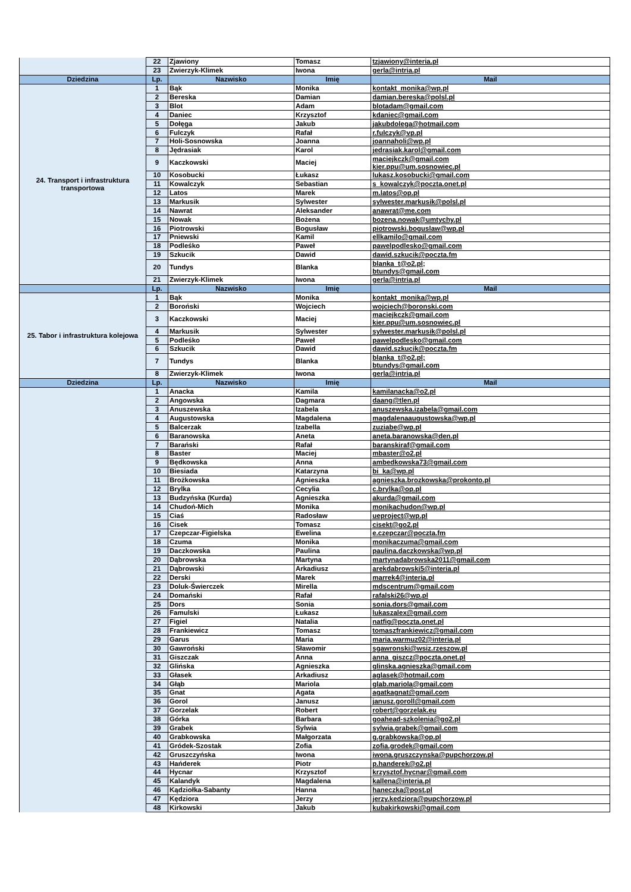| | 22 | Zjawiony | Tomasz | tzjawiony@interia.pl |
| | 23 | Zwierzyk-Klimek | Iwona | gerla@intria.pl |
| Dziedzina | Lp. | Nazwisko | Imię | Mail |
| 24. Transport i infrastruktura transportowa | 1 | Bąk | Monika | kontakt_monika@wp.pl |
| | 2 | Bereska | Damian | damian.bereska@polsl.pl |
| | 3 | Blot | Adam | blotadam@gmail.com |
| | 4 | Daniec | Krzysztof | kdaniec@gmail.com |
| | 5 | Dołęga | Jakub | jakubdolega@hotmail.com |
| | 6 | Fulczyk | Rafał | r.fulczyk@vp.pl |
| | 7 | Holi-Sosnowska | Joanna | joannaholi@wp.pl |
| | 8 | Jędrasiak | Karol | jedrasiak.karol@gmail.com |
| | 9 | Kaczkowski | Maciej | maciejkczk@gmail.com kier.ppu@um.sosnowiec.pl |
| | 10 | Kosobucki | Łukasz | lukasz.kosobucki@gmail.com |
| | 11 | Kowalczyk | Sebastian | s_kowalczyk@poczta.onet.pl |
| | 12 | Latos | Marek | m.latos@op.pl |
| | 13 | Markusik | Sylwester | sylwester.markusik@polsl.pl |
| | 14 | Nawrat | Aleksander | anawrat@me.com |
| | 15 | Nowak | Bożena | bozena.nowak@umtychy.pl |
| | 16 | Piotrowski | Bogusław | piotrowski.boguslaw@wp.pl |
| | 17 | Pniewski | Kamil | ellkamilo@gmail.com |
| | 18 | Podleśko | Paweł | pawelpodlesko@gmail.com |
| | 19 | Szkucik | Dawid | dawid.szkucik@poczta.fm |
| | 20 | Tundys | Blanka | blanka_t@o2.pl; btundys@gmail.com |
| | 21 | Zwierzyk-Klimek | Iwona | gerla@intria.pl |
| | Lp. | Nazwisko | Imię | Mail |
| 25. Tabor i infrastruktura kolejowa | 1 | Bąk | Monika | kontakt_monika@wp.pl |
| | 2 | Boroński | Wojciech | wojciech@boronski.com |
| | 3 | Kaczkowski | Maciej | maciejkczk@gmail.com kier.ppu@um.sosnowiec.pl |
| | 4 | Markusik | Sylwester | sylwester.markusik@polsl.pl |
| | 5 | Podleśko | Paweł | pawelpodlesko@gmail.com |
| | 6 | Szkucik | Dawid | dawid.szkucik@poczta.fm |
| | 7 | Tundys | Blanka | blanka_t@o2.pl; btundys@gmail.com |
| | 8 | Zwierzyk-Klimek | Iwona | gerla@intria.pl |
| Dziedzina | Lp. | Nazwisko | Imię | Mail |
| | 1 | Anacka | Kamila | kamilanacka@o2.pl |
| | 2 | Angowska | Dagmara | daang@tlen.pl |
| | 3 | Anuszewska | Izabela | anuszewska.izabela@gmail.com |
| | 4 | Augustowska | Magdalena | magdalenaaugustowska@wp.pl |
| | 5 | Balcerzak | Izabella | zuziabe@wp.pl |
| | 6 | Baranowska | Aneta | aneta.baranowska@den.pl |
| | 7 | Barański | Rafał | baranskiraf@gmail.com |
| | 8 | Baster | Maciej | mbaster@o2.pl |
| | 9 | Będkowska | Anna | ambedkowska73@gmail.com |
| | 10 | Biesiada | Katarzyna | bi_ka@wp.pl |
| | 11 | Brożkowska | Agnieszka | agnieszka.brozkowska@prokonto.pl |
| | 12 | Brylka | Cecylia | c.brylka@op.pl |
| | 13 | Budzyńska (Kurda) | Agnieszka | akurda@gmail.com |
| | 14 | Chudoń-Mich | Monika | monikachudon@wp.pl |
| | 15 | Ciaś | Radosław | ueproject@wp.pl |
| | 16 | Cisek | Tomasz | cisekt@go2.pl |
| | 17 | Czepczar-Figielska | Ewelina | e.czepczar@poczta.fm |
| | 18 | Czuma | Monika | monikaczuma@gmail.com |
| | 19 | Daczkowska | Paulina | paulina.daczkowska@wp.pl |
| | 20 | Dąbrowska | Martyna | martynadabrowska2011@gmail.com |
| | 21 | Dąbrowski | Arkadiusz | arekdabrowski5@interia.pl |
| | 22 | Derski | Marek | marrek4@interia.pl |
| | 23 | Doluk-Świerczek | Mirella | mdscentrum@gmail.com |
| | 24 | Domański | Rafał | rafalski26@wp.pl |
| | 25 | Dors | Sonia | sonia.dors@gmail.com |
| | 26 | Famulski | Łukasz | lukaszalex@gmail.com |
| | 27 | Figiel | Natalia | natfig@poczta.onet.pl |
| | 28 | Frankiewicz | Tomasz | tomaszfrankiewicz@gmail.com |
| | 29 | Garus | Maria | maria.warmuz02@interia.pl |
| | 30 | Gawroński | Sławomir | sgawronski@wsiz.rzeszow.pl |
| | 31 | Giszczak | Anna | anna_giszcz@poczta.onet.pl |
| | 32 | Glińska | Agnieszka | glinska.agnieszka@gmail.com |
| | 33 | Głasek | Arkadiusz | aglasek@hotmail.com |
| | 34 | Głąb | Mariola | glab.mariola@gmail.com |
| | 35 | Gnat | Agata | agatkagnat@gmail.com |
| | 36 | Gorol | Janusz | janusz.goroll@gmail.com |
| | 37 | Gorzelak | Robert | robert@gorzelak.eu |
| | 38 | Górka | Barbara | goahead-szkolenia@go2.pl |
| | 39 | Grabek | Sylwia | sylwia.grabek@gmail.com |
| | 40 | Grabkowska | Małgorzata | g.grabkowska@op.pl |
| | 41 | Gródek-Szostak | Zofia | zofia.grodek@gmail.com |
| | 42 | Gruszczyńska | Iwona | iwona.gruszczynska@pupchorzow.pl |
| | 43 | Hańderek | Piotr | p.handerek@o2.pl |
| | 44 | Hycnar | Krzysztof | krzysztof.hycnar@gmail.com |
| | 45 | Kalandyk | Magdalena | kallena@interia.pl |
| | 46 | Kądziołka-Sabanty | Hanna | haneczka@post.pl |
| | 47 | Kędziora | Jerzy | jerzy.kedziora@pupchorzow.pl |
| | 48 | Kirkowski | Jakub | kubakirkowski@gmail.com |